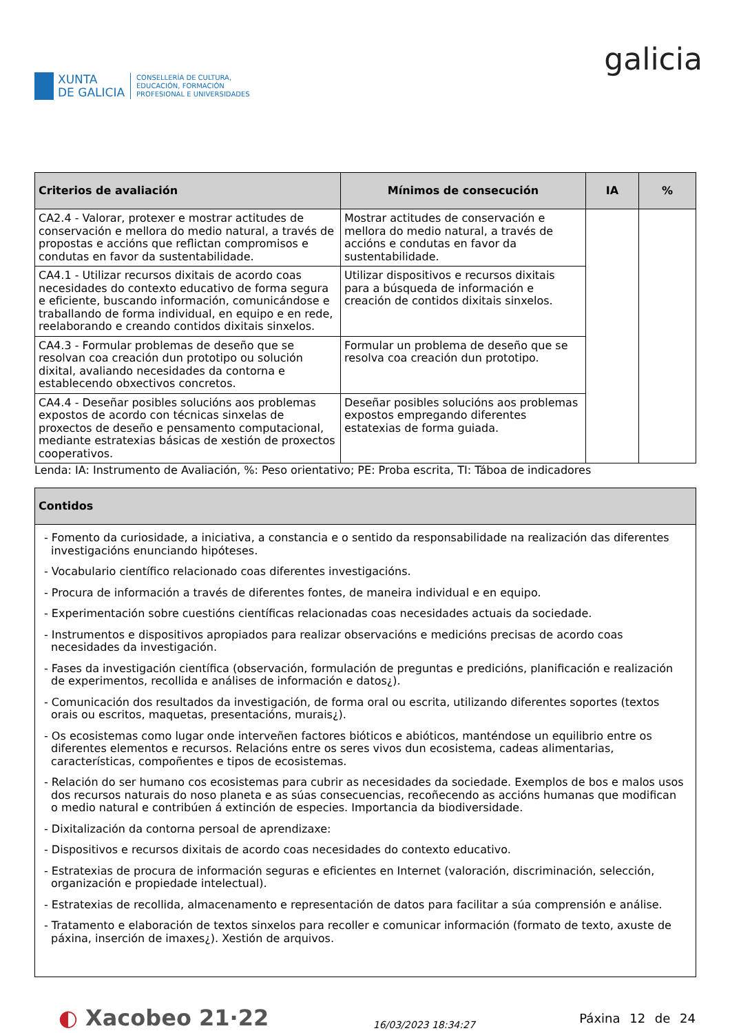XUNTA
DE GALICIA
CONSELLERÍA DE CULTURA,
EDUCACIÓN, FORMACIÓN
PROFESIONAL E UNIVERSIDADES
galicia
| Criterios de avaliación | Mínimos de consecución | IA | % |
| --- | --- | --- | --- |
| CA2.4 - Valorar, protexer e mostrar actitudes de conservación e mellora do medio natural, a través de propostas e accións que reflictan compromisos e condutas en favor da sustentabilidade. | Mostrar actitudes de conservación e mellora do medio natural, a través de accións e condutas en favor da sustentabilidade. | | |
| CA4.1 - Utilizar recursos dixitais de acordo coas necesidades do contexto educativo de forma segura e eficiente, buscando información, comunicándose e traballando de forma individual, en equipo e en rede, reelaborando e creando contidos dixitais sinxelos. | Utilizar dispositivos e recursos dixitais para a búsqueda de información e creación de contidos dixitais sinxelos. | | |
| CA4.3 - Formular problemas de deseño que se resolvan coa creación dun prototipo ou solución dixital, avaliando necesidades da contorna e establecendo obxectivos concretos. | Formular un problema de deseño que se resolva coa creación dun prototipo. | | |
| CA4.4 - Deseñar posibles solucións aos problemas expostos de acordo con técnicas sinxelas de proxectos de deseño e pensamento computacional, mediante estratexias básicas de xestión de proxectos cooperativos. | Deseñar posibles solucións aos problemas expostos empregando diferentes estatexias de forma guiada. | | |
Lenda: IA: Instrumento de Avaliación, %: Peso orientativo; PE: Proba escrita, TI: Táboa de indicadores
| Contidos |
| --- |
| - Fomento da curiosidade, a iniciativa, a constancia e o sentido da responsabilidade na realización das diferentes investigacións enunciando hipóteses. - Vocabulario científico relacionado coas diferentes investigacións. - Procura de información a través de diferentes fontes, de maneira individual e en equipo. - Experimentación sobre cuestións científicas relacionadas coas necesidades actuais da sociedade. - Instrumentos e dispositivos apropiados para realizar observacións e medicións precisas de acordo coas necesidades da investigación. - Fases da investigación científica (observación, formulación de preguntas e predicións, planificación e realización de experimentos, recollida e análises de información e datos¿). - Comunicación dos resultados da investigación, de forma oral ou escrita, utilizando diferentes soportes (textos orais ou escritos, maquetas, presentacións, murais¿). - Os ecosistemas como lugar onde interveñen factores bióticos e abióticos, manténdose un equilibrio entre os diferentes elementos e recursos. Relacións entre os seres vivos dun ecosistema, cadeas alimentarias, características, compoñentes e tipos de ecosistemas. - Relación do ser humano cos ecosistemas para cubrir as necesidades da sociedade. Exemplos de bos e malos usos dos recursos naturais do noso planeta e as súas consecuencias, recoñecendo as accións humanas que modifican o medio natural e contribúen á extinción de especies. Importancia da biodiversidade. - Dixitalización da contorna persoal de aprendizaxe: - Dispositivos e recursos dixitais de acordo coas necesidades do contexto educativo. - Estratexias de procura de información seguras e eficientes en Internet (valoración, discriminación, selección, organización e propiedade intelectual). - Estratexias de recollida, almacenamento e representación de datos para facilitar a súa comprensión e análise. - Tratamento e elaboración de textos sinxelos para recoller e comunicar información (formato de texto, axuste de páxina, inserción de imaxes¿). Xestión de arquivos. |
◐ Xacobeo 21·22
16/03/2023 18:34:27
Páxina 12 de 24